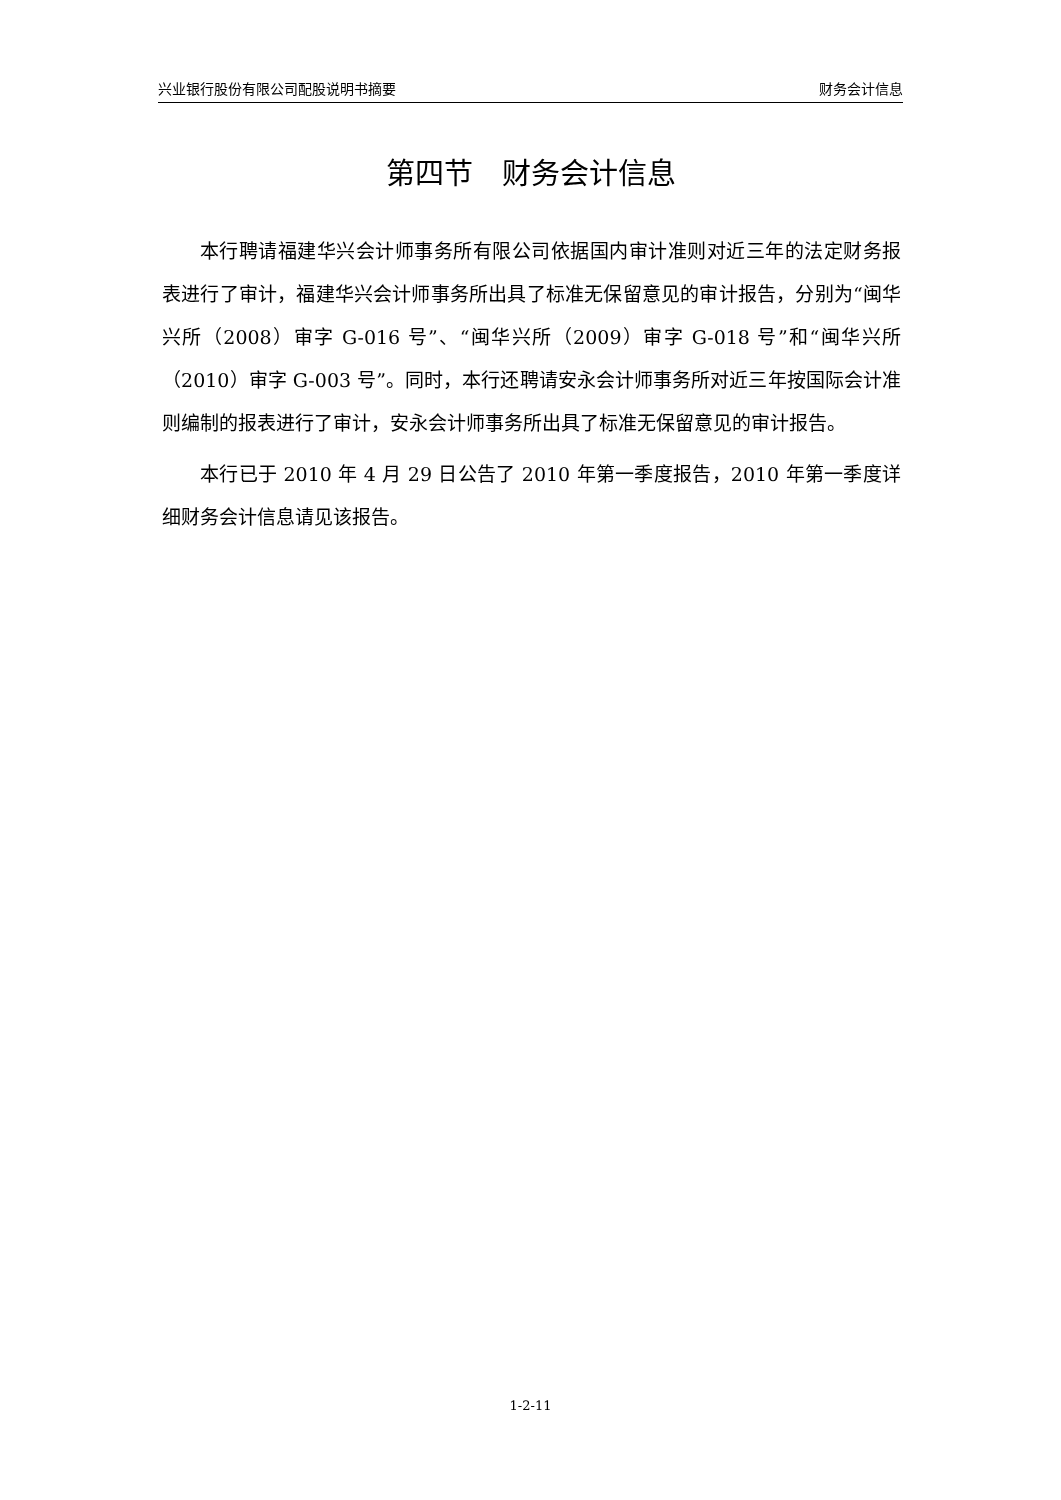兴业银行股份有限公司配股说明书摘要 财务会计信息
第四节　财务会计信息
本行聘请福建华兴会计师事务所有限公司依据国内审计准则对近三年的法定财务报表进行了审计，福建华兴会计师事务所出具了标准无保留意见的审计报告，分别为“闽华兴所（2008）审字 G-016 号”、“闽华兴所（2009）审字 G-018 号”和“闽华兴所（2010）审字 G-003 号”。同时，本行还聘请安永会计师事务所对近三年按国际会计准则编制的报表进行了审计，安永会计师事务所出具了标准无保留意见的审计报告。
本行已于 2010 年 4 月 29 日公告了 2010 年第一季度报告，2010 年第一季度详细财务会计信息请见该报告。
1-2-11